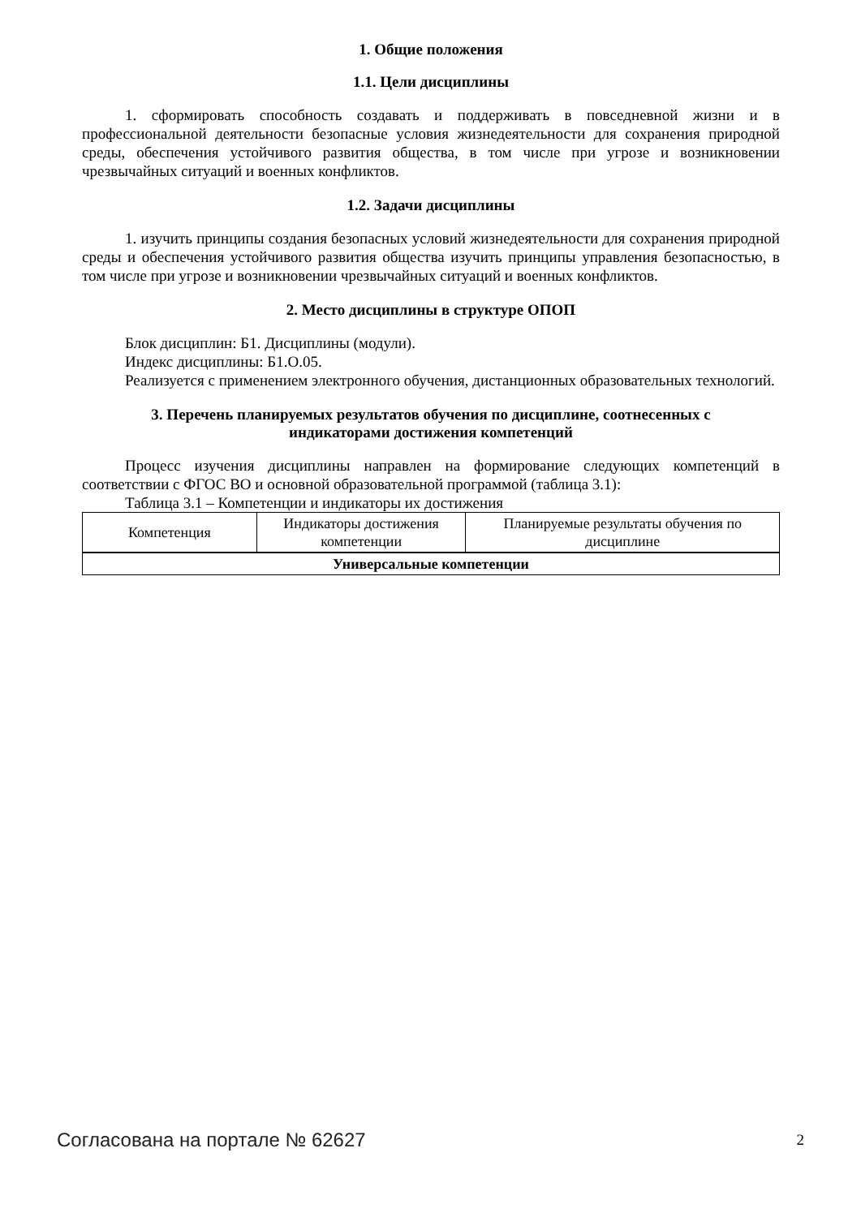1. Общие положения
1.1. Цели дисциплины
1. сформировать способность создавать и поддерживать в повседневной жизни и в профессиональной деятельности безопасные условия жизнедеятельности для сохранения природной среды, обеспечения устойчивого развития общества, в том числе при угрозе и возникновении чрезвычайных ситуаций и военных конфликтов.
1.2. Задачи дисциплины
1. изучить принципы создания безопасных условий жизнедеятельности для сохранения природной среды и обеспечения устойчивого развития общества изучить принципы управления безопасностью, в том числе при угрозе и возникновении чрезвычайных ситуаций и военных конфликтов.
2. Место дисциплины в структуре ОПОП
Блок дисциплин: Б1. Дисциплины (модули).
Индекс дисциплины: Б1.О.05.
Реализуется с применением электронного обучения, дистанционных образовательных технологий.
3. Перечень планируемых результатов обучения по дисциплине, соотнесенных с
индикаторами достижения компетенций
Процесс изучения дисциплины направлен на формирование следующих компетенций в соответствии с ФГОС ВО и основной образовательной программой (таблица 3.1):
Таблица 3.1 – Компетенции и индикаторы их достижения
| Компетенция | Индикаторы достижения компетенции | Планируемые результаты обучения по дисциплине |
| --- | --- | --- |
| Универсальные компетенции | | |
Согласована на портале № 62627 2